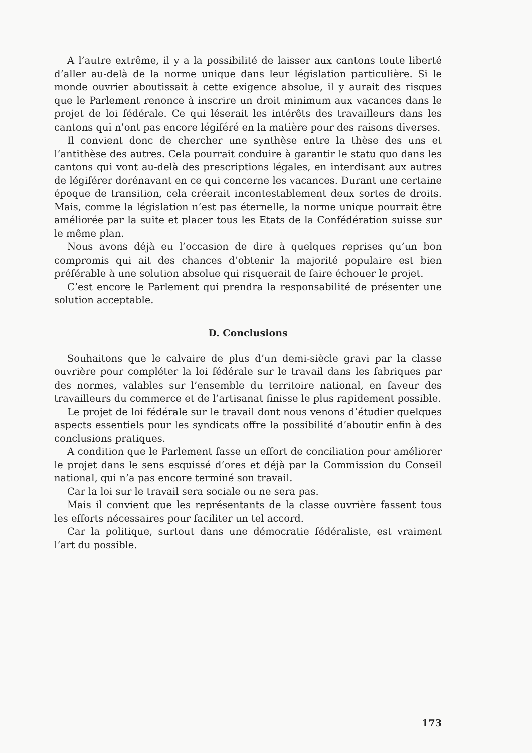A l’autre extrême, il y a la possibilité de laisser aux cantons toute liberté d’aller au-delà de la norme unique dans leur législation particulière. Si le monde ouvrier aboutissait à cette exigence absolue, il y aurait des risques que le Parlement renonce à inscrire un droit minimum aux vacances dans le projet de loi fédérale. Ce qui léserait les intérêts des travailleurs dans les cantons qui n’ont pas encore légiféré en la matière pour des raisons diverses.
Il convient donc de chercher une synthèse entre la thèse des uns et l’antithèse des autres. Cela pourrait conduire à garantir le statu quo dans les cantons qui vont au-delà des prescriptions légales, en interdisant aux autres de légiférer dorénavant en ce qui concerne les vacances. Durant une certaine époque de transition, cela créerait incontestablement deux sortes de droits. Mais, comme la législation n’est pas éternelle, la norme unique pourrait être améliorée par la suite et placer tous les Etats de la Confédération suisse sur le même plan.
Nous avons déjà eu l’occasion de dire à quelques reprises qu’un bon compromis qui ait des chances d’obtenir la majorité populaire est bien préférable à une solution absolue qui risquerait de faire échouer le projet.
C’est encore le Parlement qui prendra la responsabilité de présenter une solution acceptable.
D. Conclusions
Souhaitons que le calvaire de plus d’un demi-siècle gravi par la classe ouvrière pour compléter la loi fédérale sur le travail dans les fabriques par des normes, valables sur l’ensemble du territoire national, en faveur des travailleurs du commerce et de l’artisanat finisse le plus rapidement possible.
Le projet de loi fédérale sur le travail dont nous venons d’étudier quelques aspects essentiels pour les syndicats offre la possibilité d’aboutir enfin à des conclusions pratiques.
A condition que le Parlement fasse un effort de conciliation pour améliorer le projet dans le sens esquissé d’ores et déjà par la Commission du Conseil national, qui n’a pas encore terminé son travail.
Car la loi sur le travail sera sociale ou ne sera pas.
Mais il convient que les représentants de la classe ouvrière fassent tous les efforts nécessaires pour faciliter un tel accord.
Car la politique, surtout dans une démocratie fédéraliste, est vraiment l’art du possible.
173